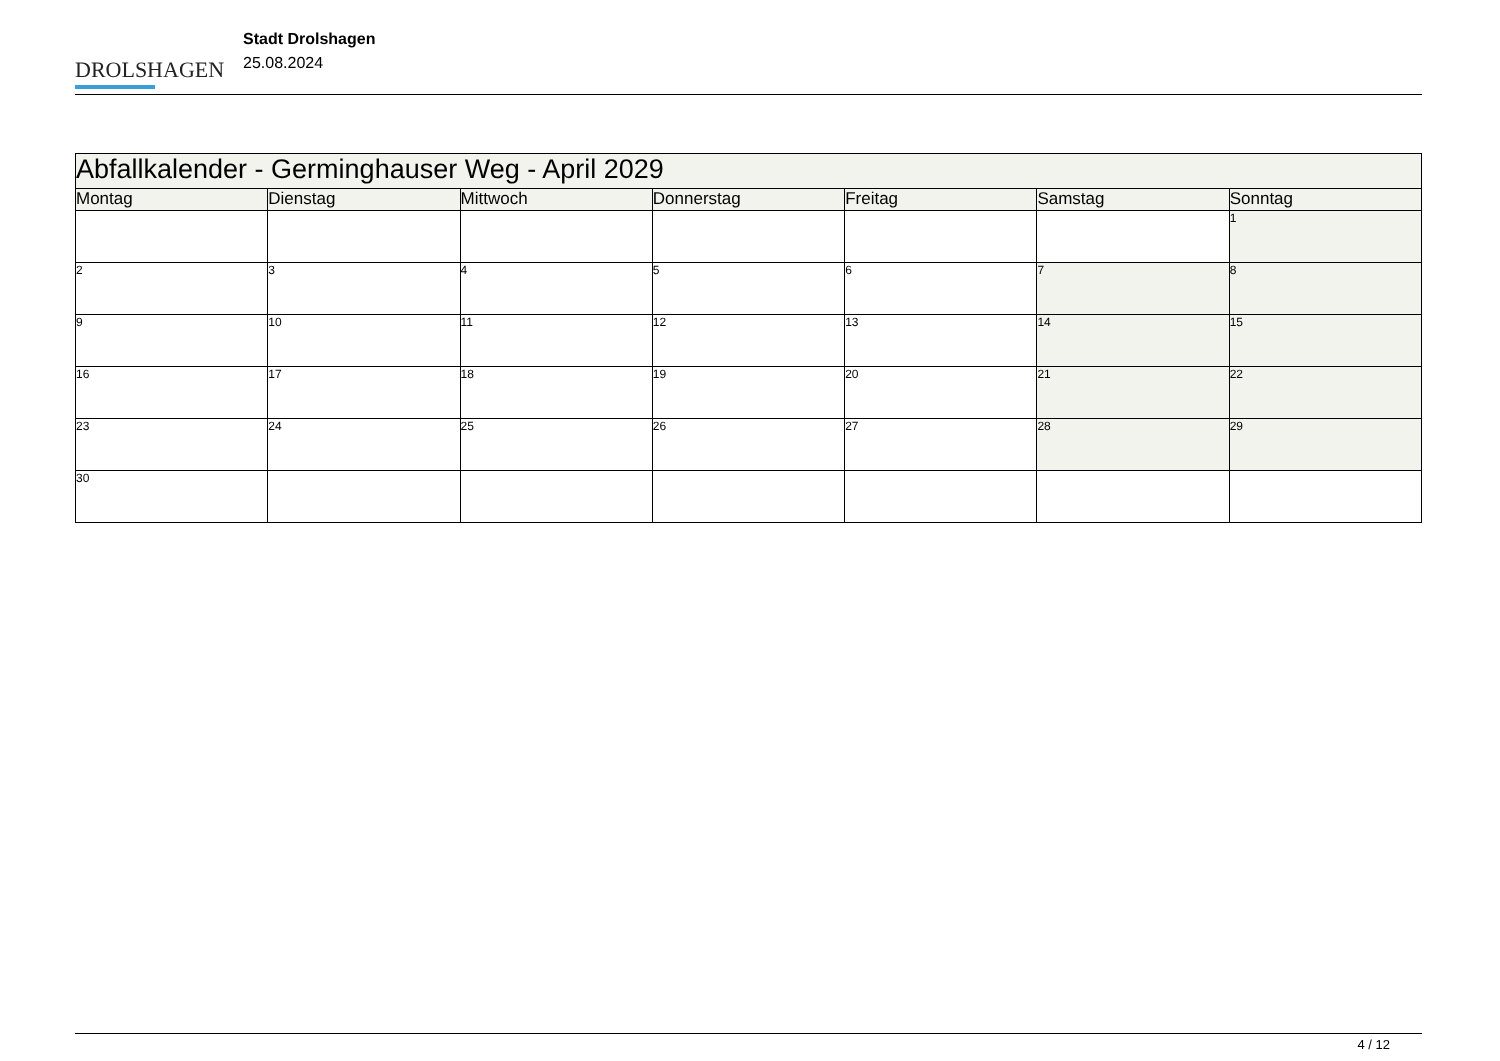DROLSHAGEN
Stadt Drolshagen
25.08.2024
| Abfallkalender - Germinghauser Weg - April 2029 | | | | | | |
| --- | --- | --- | --- | --- | --- | --- |
| Montag | Dienstag | Mittwoch | Donnerstag | Freitag | Samstag | Sonntag |
| | | | | | | 1 |
| 2 | 3 | 4 | 5 | 6 | 7 | 8 |
| 9 | 10 | 11 | 12 | 13 | 14 | 15 |
| 16 | 17 | 18 | 19 | 20 | 21 | 22 |
| 23 | 24 | 25 | 26 | 27 | 28 | 29 |
| 30 | | | | | | |
4 / 12